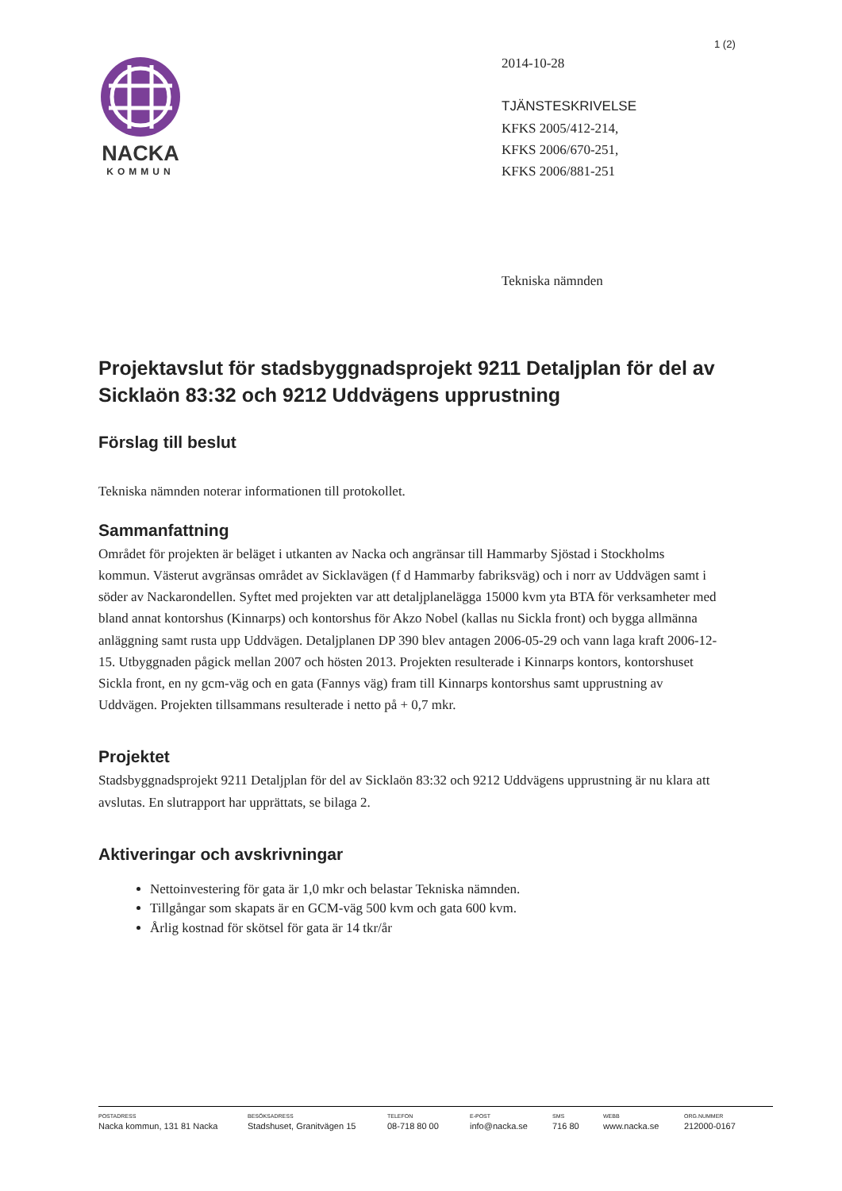1 (2)
NACKA
KOMMUN
2014-10-28
TJÄNSTESKRIVELSE
KFKS 2005/412-214,
KFKS 2006/670-251,
KFKS 2006/881-251
Tekniska nämnden
Projektavslut för stadsbyggnadsprojekt 9211 Detaljplan för del av Sicklaön 83:32 och 9212 Uddvägens upprustning
Förslag till beslut
Tekniska nämnden noterar informationen till protokollet.
Sammanfattning
Området för projekten är beläget i utkanten av Nacka och angränsar till Hammarby Sjöstad i Stockholms kommun. Västerut avgränsas området av Sicklavägen (f d Hammarby fabriksväg) och i norr av Uddvägen samt i söder av Nackarondellen. Syftet med projekten var att detaljplanelägga 15000 kvm yta BTA för verksamheter med bland annat kontorshus (Kinnarps) och kontorshus för Akzo Nobel (kallas nu Sickla front) och bygga allmänna anläggning samt rusta upp Uddvägen. Detaljplanen DP 390 blev antagen 2006-05-29 och vann laga kraft 2006-12-15. Utbyggnaden pågick mellan 2007 och hösten 2013. Projekten resulterade i Kinnarps kontors, kontorshuset Sickla front, en ny gcm-väg och en gata (Fannys väg) fram till Kinnarps kontorshus samt upprustning av Uddvägen. Projekten tillsammans resulterade i netto på + 0,7 mkr.
Projektet
Stadsbyggnadsprojekt 9211 Detaljplan för del av Sicklaön 83:32 och 9212 Uddvägens upprustning är nu klara att avslutas. En slutrapport har upprättats, se bilaga 2.
Aktiveringar och avskrivningar
Nettoinvestering för gata är 1,0 mkr och belastar Tekniska nämnden.
Tillgångar som skapats är en GCM-väg 500 kvm och gata 600 kvm.
Årlig kostnad för skötsel för gata är 14 tkr/år
POSTADRESS
Nacka kommun, 131 81 Nacka
BESÖKSADRESS
Stadshuset, Granitvägen 15
TELEFON
08-718 80 00
E-POST
info@nacka.se
SMS
716 80
WEBB
www.nacka.se
ORG.NUMMER
212000-0167